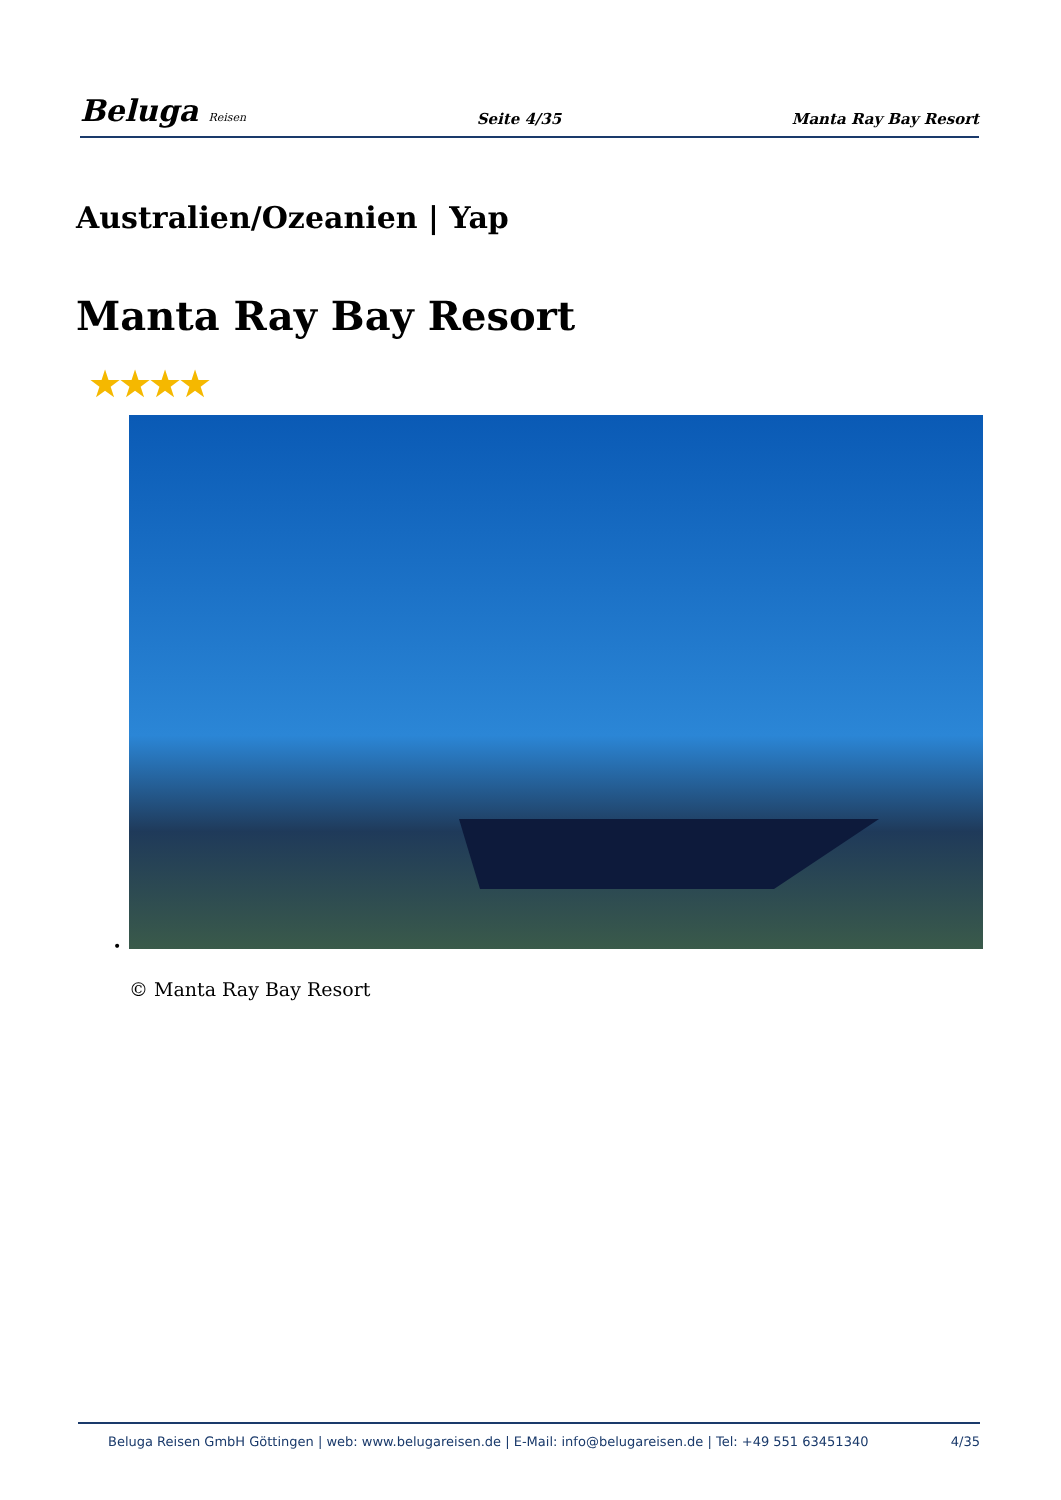Beluga Reisen
Seite 4/35 Manta Ray Bay Resort
Australien/Ozeanien | Yap
Manta Ray Bay Resort
★★★★
•
© Manta Ray Bay Resort
Beluga Reisen GmbH Göttingen | web: www.belugareisen.de | E-Mail: info@belugareisen.de | Tel: +49 551 63451340 4/35